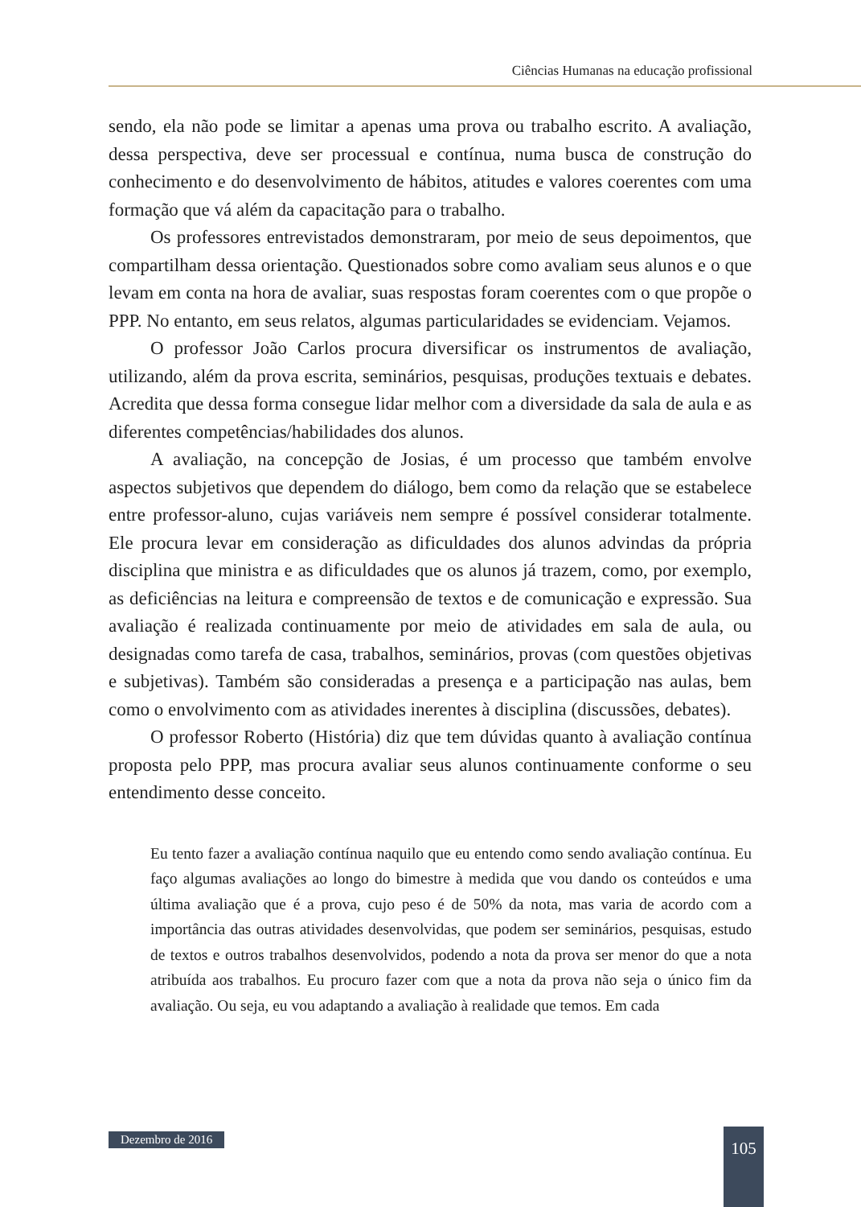Ciências Humanas na educação profissional
sendo, ela não pode se limitar a apenas uma prova ou trabalho escrito. A avaliação, dessa perspectiva, deve ser processual e contínua, numa busca de construção do conhecimento e do desenvolvimento de hábitos, atitudes e valores coerentes com uma formação que vá além da capacitação para o trabalho.
Os professores entrevistados demonstraram, por meio de seus depoimentos, que compartilham dessa orientação. Questionados sobre como avaliam seus alunos e o que levam em conta na hora de avaliar, suas respostas foram coerentes com o que propõe o PPP. No entanto, em seus relatos, algumas particularidades se evidenciam. Vejamos.
O professor João Carlos procura diversificar os instrumentos de avaliação, utilizando, além da prova escrita, seminários, pesquisas, produções textuais e debates. Acredita que dessa forma consegue lidar melhor com a diversidade da sala de aula e as diferentes competências/habilidades dos alunos.
A avaliação, na concepção de Josias, é um processo que também envolve aspectos subjetivos que dependem do diálogo, bem como da relação que se estabelece entre professor-aluno, cujas variáveis nem sempre é possível considerar totalmente. Ele procura levar em consideração as dificuldades dos alunos advindas da própria disciplina que ministra e as dificuldades que os alunos já trazem, como, por exemplo, as deficiências na leitura e compreensão de textos e de comunicação e expressão. Sua avaliação é realizada continuamente por meio de atividades em sala de aula, ou designadas como tarefa de casa, trabalhos, seminários, provas (com questões objetivas e subjetivas). Também são consideradas a presença e a participação nas aulas, bem como o envolvimento com as atividades inerentes à disciplina (discussões, debates).
O professor Roberto (História) diz que tem dúvidas quanto à avaliação contínua proposta pelo PPP, mas procura avaliar seus alunos continuamente conforme o seu entendimento desse conceito.
Eu tento fazer a avaliação contínua naquilo que eu entendo como sendo avaliação contínua. Eu faço algumas avaliações ao longo do bimestre à medida que vou dando os conteúdos e uma última avaliação que é a prova, cujo peso é de 50% da nota, mas varia de acordo com a importância das outras atividades desenvolvidas, que podem ser seminários, pesquisas, estudo de textos e outros trabalhos desenvolvidos, podendo a nota da prova ser menor do que a nota atribuída aos trabalhos. Eu procuro fazer com que a nota da prova não seja o único fim da avaliação. Ou seja, eu vou adaptando a avaliação à realidade que temos. Em cada
Dezembro de 2016 105